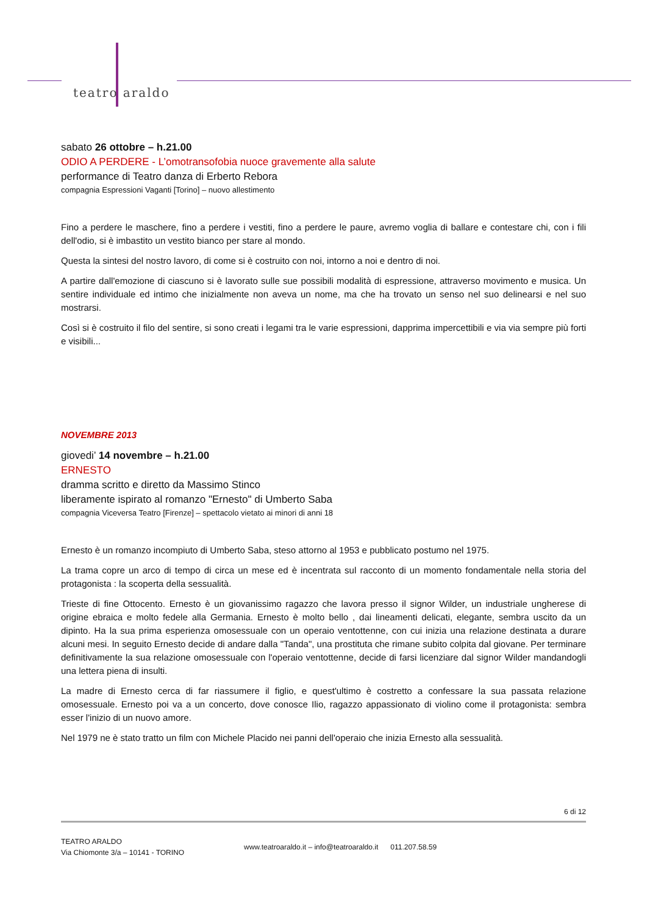teatro araldo
sabato 26 ottobre – h.21.00
ODIO A PERDERE - L’omotransofobia nuoce gravemente alla salute
performance di Teatro danza di Erberto Rebora
compagnia Espressioni Vaganti [Torino] – nuovo allestimento
Fino a perdere le maschere, fino a perdere i vestiti, fino a perdere le paure, avremo voglia di ballare e contestare chi, con i fili dell'odio, si è imbastito un vestito bianco per stare al mondo.
Questa la sintesi del nostro lavoro, di come si è costruito con noi, intorno a noi e dentro di noi.
A partire dall'emozione di ciascuno si è lavorato sulle sue possibili modalità di espressione, attraverso movimento e musica. Un sentire individuale ed intimo che inizialmente non aveva un nome, ma che ha trovato un senso nel suo delinearsi e nel suo mostrarsi.
Così si è costruito il filo del sentire, si sono creati i legami tra le varie espressioni, dapprima impercettibili e via via sempre più forti e visibili...
NOVEMBRE 2013
giovedi’ 14 novembre – h.21.00
ERNESTO
dramma scritto e diretto da Massimo Stinco
liberamente ispirato al romanzo "Ernesto" di Umberto Saba
compagnia Viceversa Teatro [Firenze] – spettacolo vietato ai minori di anni 18
Ernesto è un romanzo incompiuto di Umberto Saba, steso attorno al 1953 e pubblicato postumo nel 1975.
La trama copre un arco di tempo di circa un mese ed è incentrata sul racconto di un momento fondamentale nella storia del protagonista : la scoperta della sessualità.
Trieste di fine Ottocento. Ernesto è un giovanissimo ragazzo che lavora presso il signor Wilder, un industriale ungherese di origine ebraica e molto fedele alla Germania. Ernesto è molto bello , dai lineamenti delicati, elegante, sembra uscito da un dipinto. Ha la sua prima esperienza omosessuale con un operaio ventottenne, con cui inizia una relazione destinata a durare alcuni mesi. In seguito Ernesto decide di andare dalla "Tanda", una prostituta che rimane subito colpita dal giovane. Per terminare definitivamente la sua relazione omosessuale con l'operaio ventottenne, decide di farsi licenziare dal signor Wilder mandandogli una lettera piena di insulti.
La madre di Ernesto cerca di far riassumere il figlio, e quest'ultimo è costretto a confessare la sua passata relazione omosessuale. Ernesto poi va a un concerto, dove conosce Ilio, ragazzo appassionato di violino come il protagonista: sembra esser l'inizio di un nuovo amore.
Nel 1979 ne è stato tratto un film con Michele Placido nei panni dell'operaio che inizia Ernesto alla sessualità.
6 di 12
TEATRO ARALDO
Via Chiomonte 3/a – 10141 - TORINO
www.teatroaraldo.it – info@teatroaraldo.it 011.207.58.59